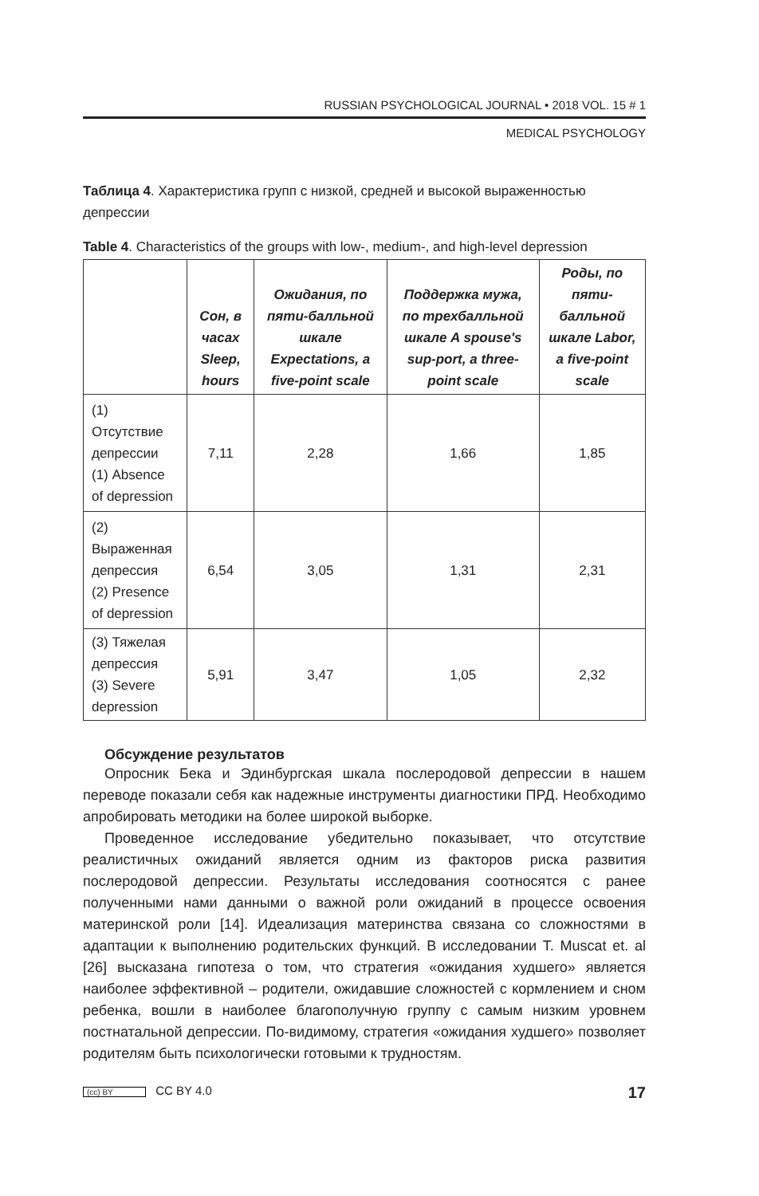RUSSIAN PSYCHOLOGICAL JOURNAL • 2018 VOL. 15 # 1
MEDICAL PSYCHOLOGY
Таблица 4. Характеристика групп с низкой, средней и высокой выраженностью депрессии
Table 4. Characteristics of the groups with low-, medium-, and high-level depression
| | Сон, в часах Sleep, hours | Ожидания, по пяти-балльной шкале Expectations, a five-point scale | Поддержка мужа, по трехбалльной шкале A spouse's sup-port, a three-point scale | Роды, по пяти-балльной шкале Labor, a five-point scale |
| --- | --- | --- | --- | --- |
| (1) Отсутствие депрессии (1) Absence of depression | 7,11 | 2,28 | 1,66 | 1,85 |
| (2) Выраженная депрессия (2) Presence of depression | 6,54 | 3,05 | 1,31 | 2,31 |
| (3) Тяжелая депрессия (3) Severe depression | 5,91 | 3,47 | 1,05 | 2,32 |
Обсуждение результатов
Опросник Бека и Эдинбургская шкала послеродовой депрессии в нашем переводе показали себя как надежные инструменты диагностики ПРД. Необходимо апробировать методики на более широкой выборке.
Проведенное исследование убедительно показывает, что отсутствие реалистичных ожиданий является одним из факторов риска развития послеродовой депрессии. Результаты исследования соотносятся с ранее полученными нами данными о важной роли ожиданий в процессе освоения материнской роли [14]. Идеализация материнства связана со сложностями в адаптации к выполнению родительских функций. В исследовании T. Muscat et. al [26] высказана гипотеза о том, что стратегия «ожидания худшего» является наиболее эффективной – родители, ожидавшие сложностей с кормлением и сном ребенка, вошли в наиболее благополучную группу с самым низким уровнем постнатальной депрессии. По-видимому, стратегия «ожидания худшего» позволяет родителям быть психологически готовыми к трудностям.
(cc) BY CC BY 4.0 17